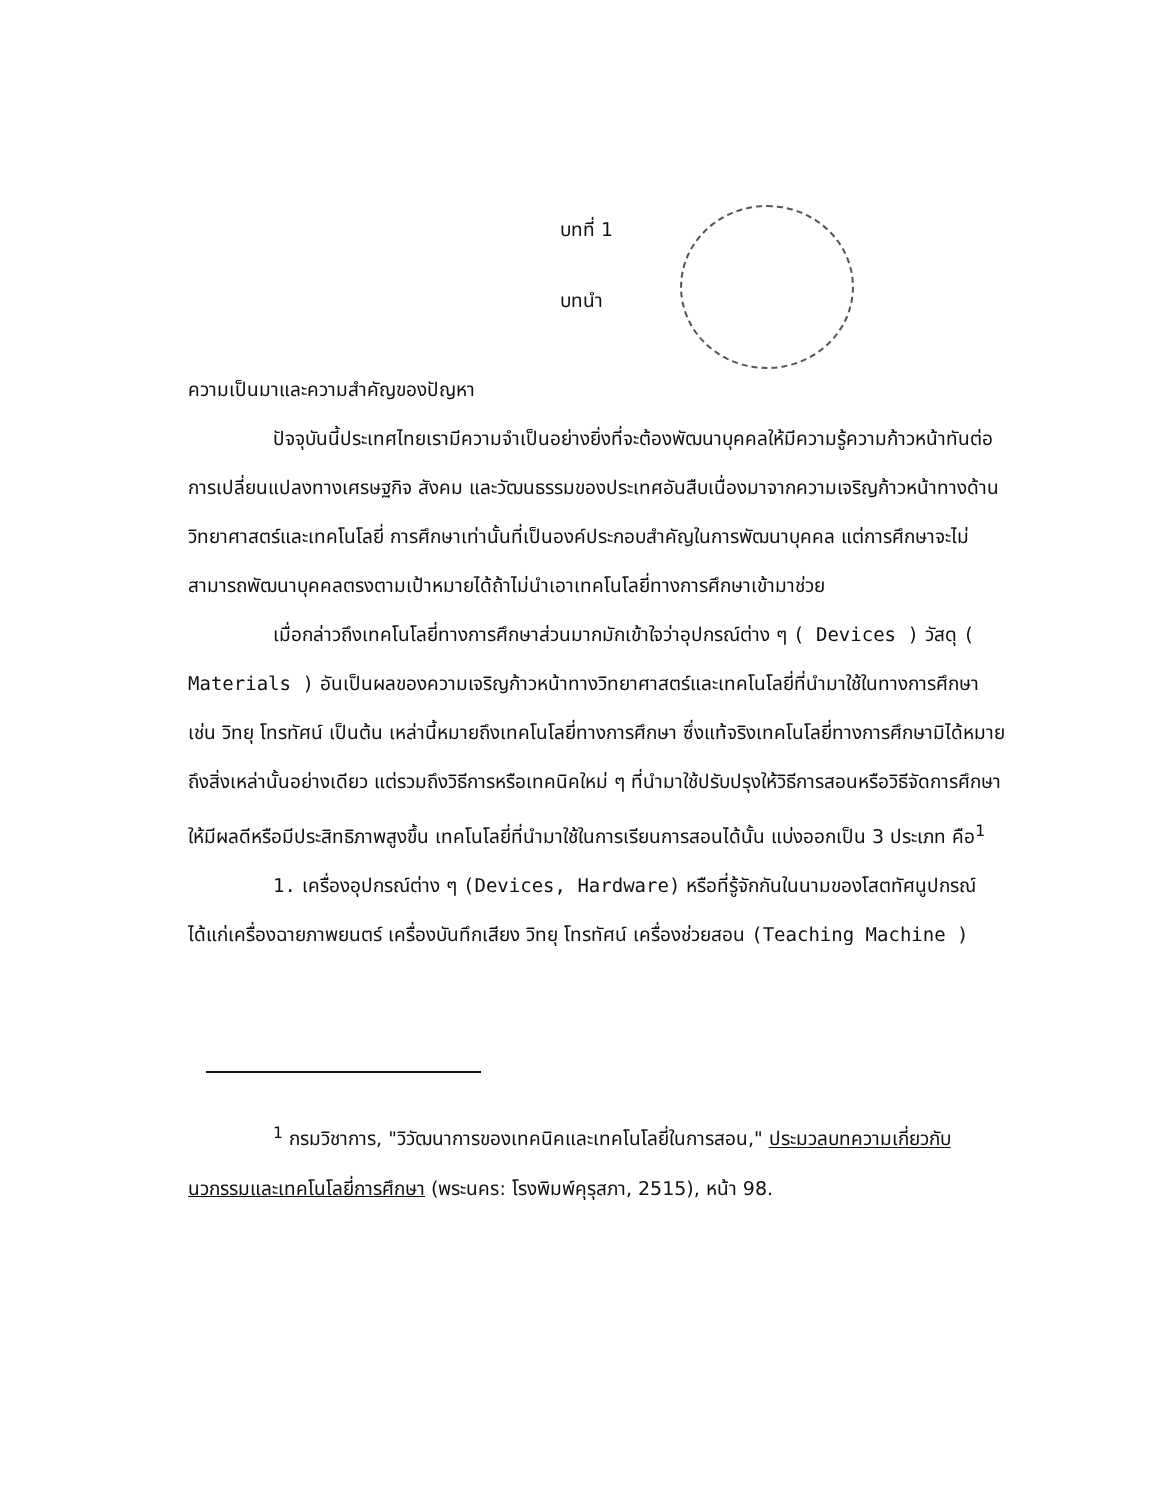บทที่ 1
บทนำ
ความเป็นมาและความสำคัญของปัญหา
ปัจจุบันนี้ประเทศไทยเรามีความจำเป็นอย่างยิ่งที่จะต้องพัฒนาบุคคลให้มีความรู้ความก้าวหน้าทันต่อการเปลี่ยนแปลงทางเศรษฐกิจ สังคม และวัฒนธรรมของประเทศอันสืบเนื่องมาจากความเจริญก้าวหน้าทางด้านวิทยาศาสตร์และเทคโนโลยี่ การศึกษาเท่านั้นที่เป็นองค์ประกอบสำคัญในการพัฒนาบุคคล แต่การศึกษาจะไม่สามารถพัฒนาบุคคลตรงตามเป้าหมายได้ถ้าไม่นำเอาเทคโนโลยี่ทางการศึกษาเข้ามาช่วย
เมื่อกล่าวถึงเทคโนโลยี่ทางการศึกษาส่วนมากมักเข้าใจว่าอุปกรณ์ต่าง ๆ ( Devices ) วัสดุ ( Materials ) อันเป็นผลของความเจริญก้าวหน้าทางวิทยาศาสตร์และเทคโนโลยี่ที่นำมาใช้ในทางการศึกษา เช่น วิทยุ โทรทัศน์ เป็นต้น เหล่านี้หมายถึงเทคโนโลยี่ทางการศึกษา ซึ่งแท้จริงเทคโนโลยี่ทางการศึกษามิได้หมายถึงสิ่งเหล่านั้นอย่างเดียว แต่รวมถึงวิธีการหรือเทคนิคใหม่ ๆ ที่นำมาใช้ปรับปรุงให้วิธีการสอนหรือวิธีจัดการศึกษาให้มีผลดีหรือมีประสิทธิภาพสูงขึ้น เทคโนโลยี่ที่นำมาใช้ในการเรียนการสอนได้นั้น แบ่งออกเป็น 3 ประเภท คือ<sup>1</sup>
1. เครื่องอุปกรณ์ต่าง ๆ (Devices, Hardware) หรือที่รู้จักกันในนามของโสตทัศนูปกรณ์ ได้แก่เครื่องฉายภาพยนตร์ เครื่องบันทึกเสียง วิทยุ โทรทัศน์ เครื่องช่วยสอน (Teaching Machine )
<sup>1</sup> กรมวิชาการ, "วิวัฒนาการของเทคนิคและเทคโนโลยี่ในการสอน," ประมวลบทความเกี่ยวกับนวกรรมและเทคโนโลยี่การศึกษา (พระนคร: โรงพิมพ์คุรุสภา, 2515), หน้า 98.